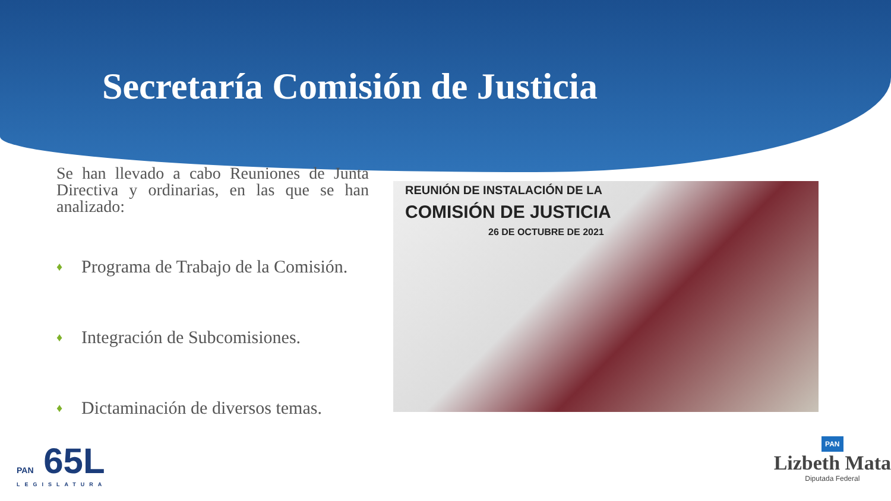Secretaría Comisión de Justicia
Se han llevado a cabo Reuniones de Junta Directiva y ordinarias, en las que se han analizado:
♦ Programa de Trabajo de la Comisión.
♦ Integración de Subcomisiones.
♦ Dictaminación de diversos temas.
REUNIÓN DE INSTALACIÓN DE LA
COMISIÓN DE JUSTICIA
26 DE OCTUBRE DE 2021
PAN 65L
LEGISLATURA
PAN
Lizbeth Mata
Diputada Federal